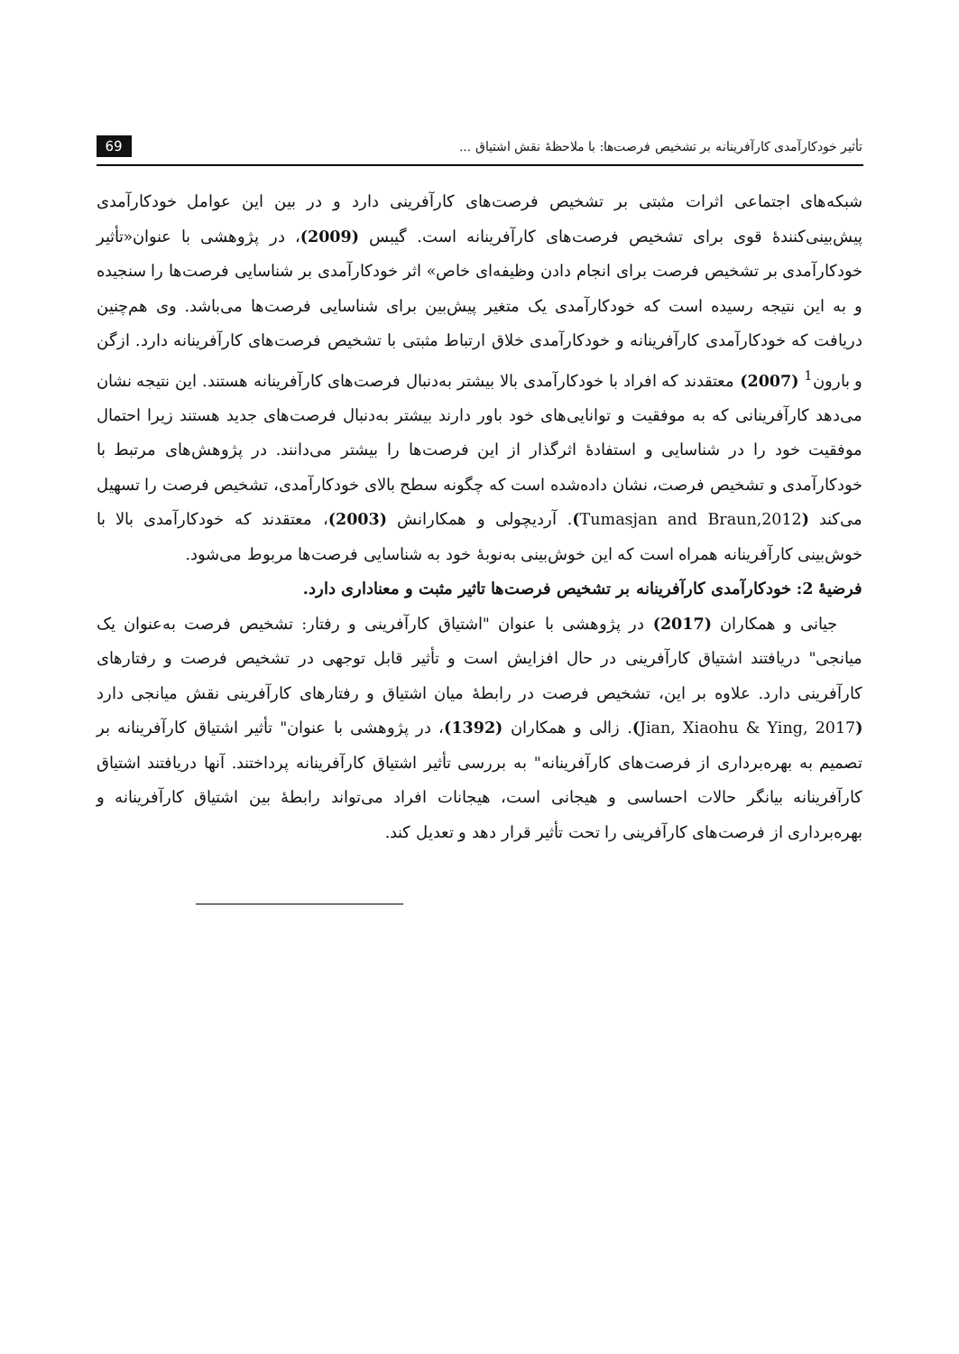تأثیر خودکارآمدی کارآفرینانه بر تشخیص فرصت‌ها: با ملاحظهٔ نقش اشتیاق ... 69
شبکه‌های اجتماعی اثرات مثبتی بر تشخیص فرصت‌های کارآفرینی دارد و در بین این عوامل خودکارآمدی پیش‌بینی‌کنندهٔ قوی برای تشخیص فرصت‌های کارآفرینانه است. گیبس (2009)، در پژوهشی با عنوان«تأثیر خودکارآمدی بر تشخیص فرصت برای انجام دادن وظیفه‌ای خاص» اثر خودکارآمدی بر شناسایی فرصت‌ها را سنجیده و به این نتیجه رسیده است که خودکارآمدی یک متغیر پیش‌بین برای شناسایی فرصت‌ها می‌باشد. وی هم‌چنین دریافت که خودکارآمدی کارآفرینانه و خودکارآمدی خلاق ارتباط مثبتی با تشخیص فرصت‌های کارآفرینانه دارد. ازگن و بارون<sup>1</sup> (2007) معتقدند که افراد با خودکارآمدی بالا بیشتر به‌دنبال فرصت‌های کارآفرینانه هستند. این نتیجه نشان می‌دهد کارآفرینانی که به موفقیت و توانایی‌های خود باور دارند بیشتر به‌دنبال فرصت‌های جدید هستند زیرا احتمال موفقیت خود را در شناسایی و استفادهٔ اثرگذار از این فرصت‌ها را بیشتر می‌دانند. در پژوهش‌های مرتبط با خودکارآمدی و تشخیص فرصت، نشان داده‌شده است که چگونه سطح بالای خودکارآمدی، تشخیص فرصت را تسهیل می‌کند (Tumasjan and Braun,2012). آردیچولی و همکارانش (2003)، معتقدند که خودکارآمدی بالا با خوش‌بینی کارآفرینانه همراه است که این خوش‌بینی به‌نوبهٔ خود به شناسایی فرصت‌ها مربوط می‌شود.
فرضیهٔ 2: خودکارآمدی کارآفرینانه بر تشخیص فرصت‌ها تاثیر مثبت و معناداری دارد.
جیانی و همکاران (2017) در پژوهشی با عنوان "اشتیاق کارآفرینی و رفتار: تشخیص فرصت به‌عنوان یک میانجی" دریافتند اشتیاق کارآفرینی در حال افزایش است و تأثیر قابل توجهی در تشخیص فرصت و رفتارهای کارآفرینی دارد. علاوه بر این، تشخیص فرصت در رابطهٔ میان اشتیاق و رفتارهای کارآفرینی نقش میانجی دارد (Jian, Xiaohu & Ying, 2017). زالی و همکاران (1392)، در پژوهشی با عنوان" تأثیر اشتیاق کارآفرینانه بر تصمیم به بهره‌برداری از فرصت‌های کارآفرینانه" به بررسی تأثیر اشتیاق کارآفرینانه پرداختند. آنها دریافتند اشتیاق کارآفرینانه بیانگر حالات احساسی و هیجانی است، هیجانات افراد می‌تواند رابطهٔ بین اشتیاق کارآفرینانه و بهره‌برداری از فرصت‌های کارآفرینی را تحت تأثیر قرار دهد و تعدیل کند.